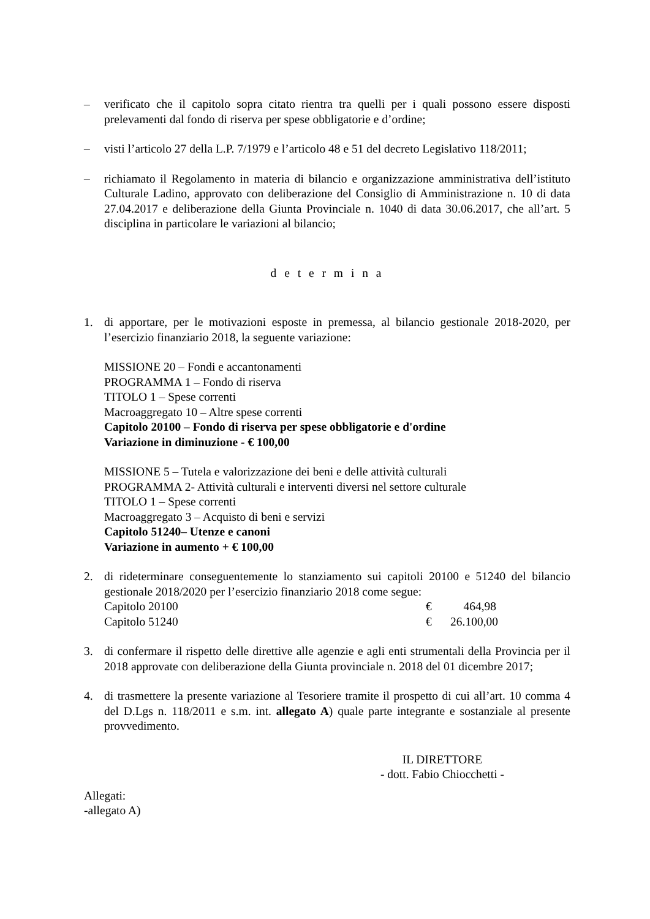– verificato che il capitolo sopra citato rientra tra quelli per i quali possono essere disposti prelevamenti dal fondo di riserva per spese obbligatorie e d’ordine;
– visti l’articolo 27 della L.P. 7/1979 e l’articolo 48 e 51 del decreto Legislativo 118/2011;
– richiamato il Regolamento in materia di bilancio e organizzazione amministrativa dell’istituto Culturale Ladino, approvato con deliberazione del Consiglio di Amministrazione n. 10 di data 27.04.2017 e deliberazione della Giunta Provinciale n. 1040 di data 30.06.2017, che all’art. 5 disciplina in particolare le variazioni al bilancio;
d e t e r m i n a
1. di apportare, per le motivazioni esposte in premessa, al bilancio gestionale 2018-2020, per l’esercizio finanziario 2018, la seguente variazione:
MISSIONE 20 – Fondi e accantonamenti
PROGRAMMA 1 – Fondo di riserva
TITOLO 1 – Spese correnti
Macroaggregato 10 – Altre spese correnti
Capitolo 20100 – Fondo di riserva per spese obbligatorie e d'ordine
Variazione in diminuzione - € 100,00
MISSIONE 5 – Tutela e valorizzazione dei beni e delle attività culturali
PROGRAMMA 2- Attività culturali e interventi diversi nel settore culturale
TITOLO 1 – Spese correnti
Macroaggregato 3 – Acquisto di beni e servizi
Capitolo 51240– Utenze e canoni
Variazione in aumento + € 100,00
2. di rideterminare conseguentemente lo stanziamento sui capitoli 20100 e 51240 del bilancio gestionale 2018/2020 per l’esercizio finanziario 2018 come segue:
Capitolo 20100 € 464,98
Capitolo 51240 € 26.100,00
3. di confermare il rispetto delle direttive alle agenzie e agli enti strumentali della Provincia per il 2018 approvate con deliberazione della Giunta provinciale n. 2018 del 01 dicembre 2017;
4. di trasmettere la presente variazione al Tesoriere tramite il prospetto di cui all’art. 10 comma 4 del D.Lgs n. 118/2011 e s.m. int. allegato A) quale parte integrante e sostanziale al presente provvedimento.
IL DIRETTORE
- dott. Fabio Chiocchetti -
Allegati:
-allegato A)